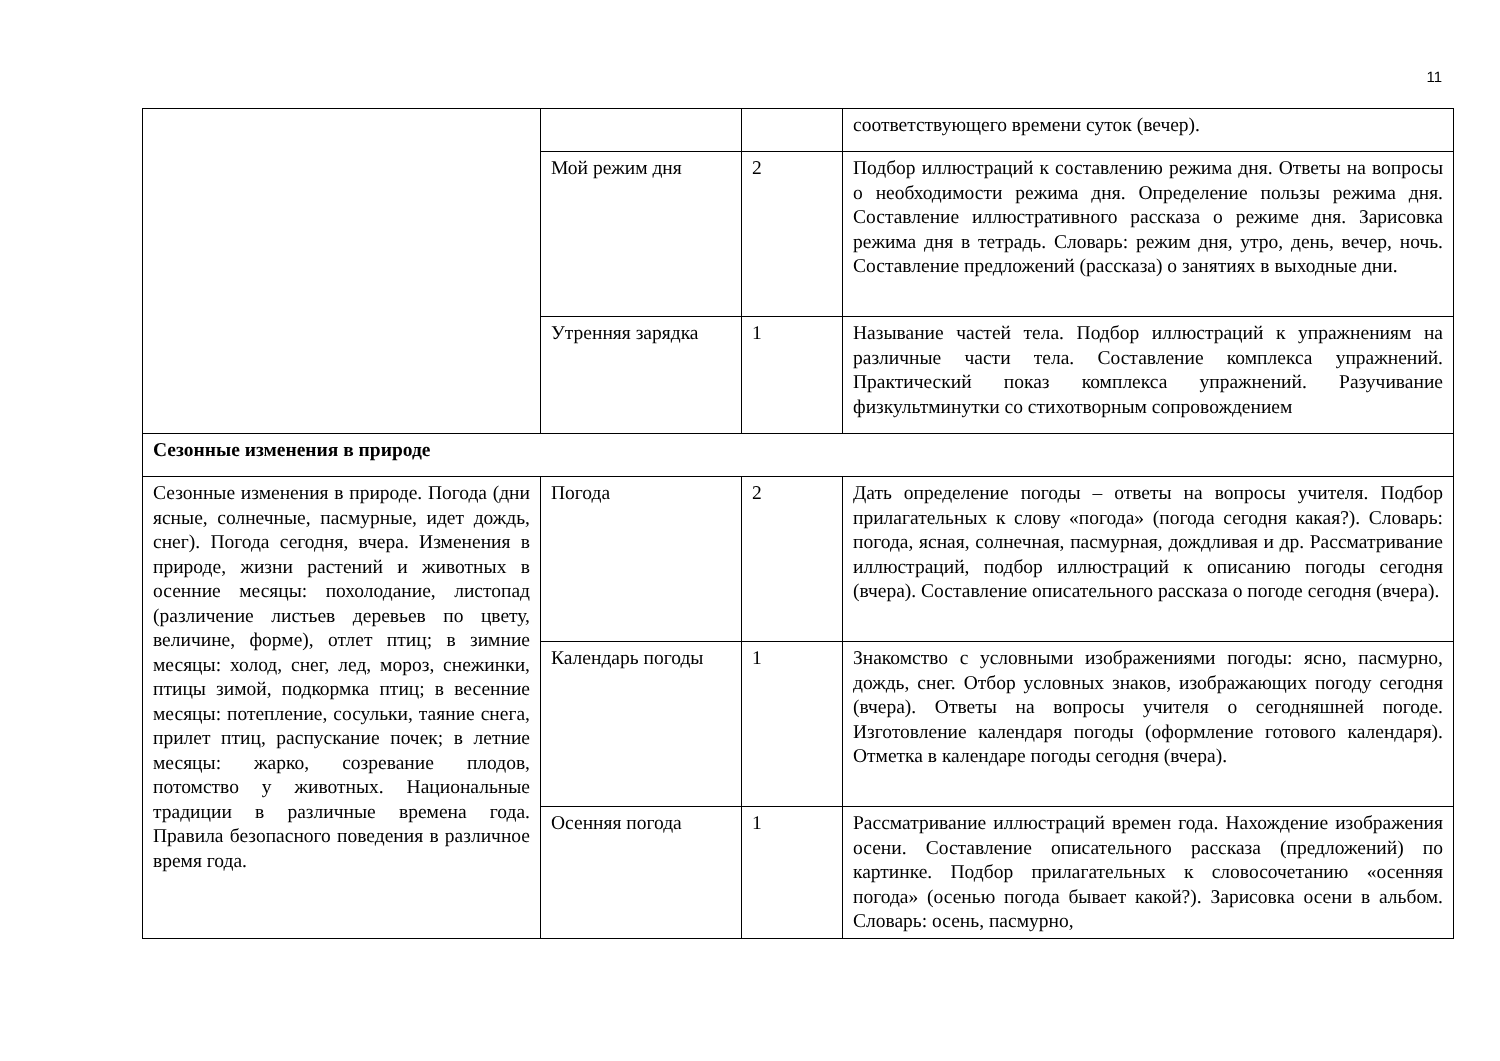11
| | | | соответствующего времени суток (вечер). |
| | Мой режим дня | 2 | Подбор иллюстраций к составлению режима дня. Ответы на вопросы о необходимости режима дня. Определение пользы режима дня. Составление иллюстративного рассказа о режиме дня. Зарисовка режима дня в тетрадь. Словарь: режим дня, утро, день, вечер, ночь. Составление предложений (рассказа) о занятиях в выходные дни. |
| | Утренняя зарядка | 1 | Называние частей тела. Подбор иллюстраций к упражнениям на различные части тела. Составление комплекса упражнений. Практический показ комплекса упражнений. Разучивание физкультминутки со стихотворным сопровождением |
| Сезонные изменения в природе | | | |
| Сезонные изменения в природе. Погода (дни ясные, солнечные, пасмурные, идет дождь, снег). Погода сегодня, вчера. Изменения в природе, жизни растений и животных в осенние месяцы: похолодание, листопад (различение листьев деревьев по цвету, величине, форме), отлет птиц; в зимние месяцы: холод, снег, лед, мороз, снежинки, птицы зимой, подкормка птиц; в весенние месяцы: потепление, сосульки, таяние снега, прилет птиц, распускание почек; в летние месяцы: жарко, созревание плодов, потомство у животных. Национальные традиции в различные времена года. Правила безопасного поведения в различное время года. | Погода | 2 | Дать определение погоды – ответы на вопросы учителя. Подбор прилагательных к слову «погода» (погода сегодня какая?). Словарь: погода, ясная, солнечная, пасмурная, дождливая и др. Рассматривание иллюстраций, подбор иллюстраций к описанию погоды сегодня (вчера). Составление описательного рассказа о погоде сегодня (вчера). |
| | Календарь погоды | 1 | Знакомство с условными изображениями погоды: ясно, пасмурно, дождь, снег. Отбор условных знаков, изображающих погоду сегодня (вчера). Ответы на вопросы учителя о сегодняшней погоде. Изготовление календаря погоды (оформление готового календаря). Отметка в календаре погоды сегодня (вчера). |
| | Осенняя погода | 1 | Рассматривание иллюстраций времен года. Нахождение изображения осени. Составление описательного рассказа (предложений) по картинке. Подбор прилагательных к словосочетанию «осенняя погода» (осенью погода бывает какой?). Зарисовка осени в альбом. Словарь: осень, пасмурно, |